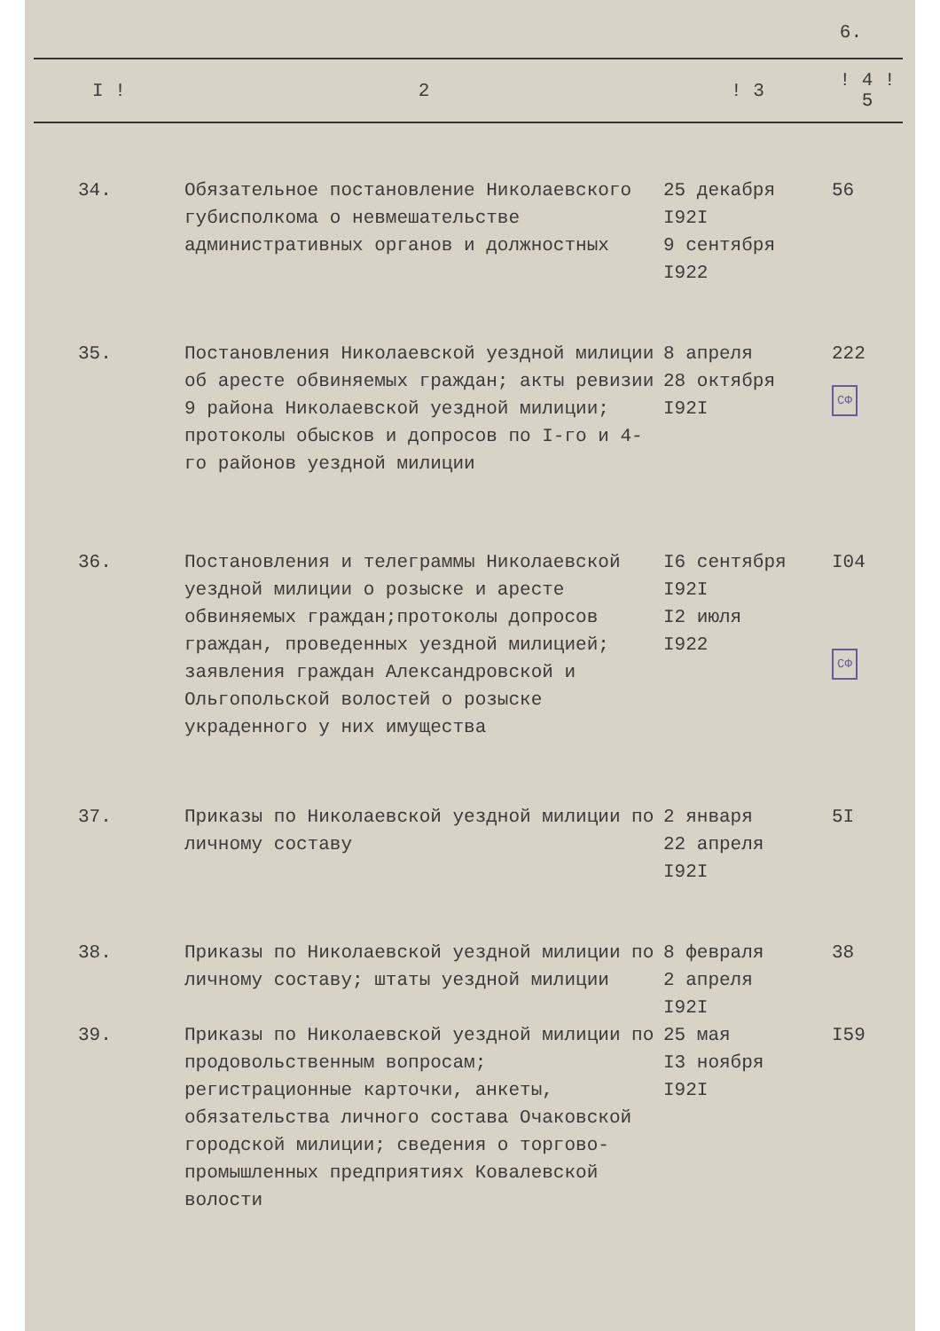6.
| I ! | 2 | ! 3 | ! 4 ! 5 |
| --- | --- | --- | --- |
| 34. | Обязательное постановление Николаевского губисполкома о невмешательстве административных органов и должностных | 25 декабря I92I 9 сентября I922 | 56 |
| 35. | Постановления Николаевской уездной милиции об аресте обвиняемых граждан; акты ревизии 9 района Николаевской уездной милиции; протоколы обысков и допросов по I-го и 4-го районов уездной милиции | 8 апреля 28 октября I92I | 222 СФ |
| 36. | Постановления и телеграммы Николаевской уездной милиции о розыске и аресте обвиняемых граждан;протоколы допросов граждан, проведенных уездной милицией; заявления граждан Александровской и Ольгопольской волостей о розыске украденного у них имущества | I6 сентября I92I I2 июля I922 | I04 СФ |
| 37. | Приказы по Николаевской уездной милиции по личному составу | 2 января 22 апреля I92I | 5I |
| 38. | Приказы по Николаевской уездной милиции по личному составу; штаты уездной милиции | 8 февраля 2 апреля I92I | 38 |
| 39. | Приказы по Николаевской уездной милиции по продовольственным вопросам; регистрационные карточки, анкеты, обязательства личного состава Очаковской городской милиции; сведения о торгово-промышленных предприятиях Ковалевской волости | 25 мая I3 ноября I92I | I59 |